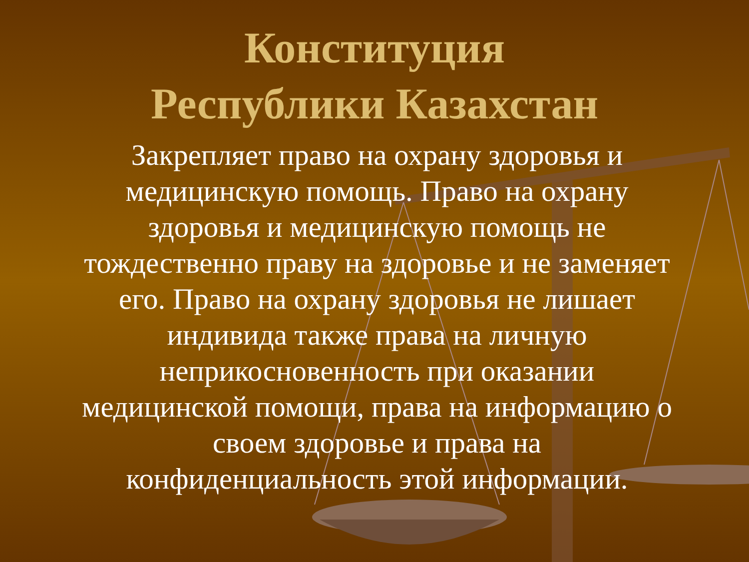Конституция
Республики Казахстан
Закрепляет право на охрану здоровья и медицинскую помощь. Право на охрану здоровья и медицинскую помощь не тождественно праву на здоровье и не заменяет его. Право на охрану здоровья не лишает индивида также права на личную неприкосновенность при оказании медицинской помощи, права на информацию о своем здоровье и права на конфиденциальность этой информации.